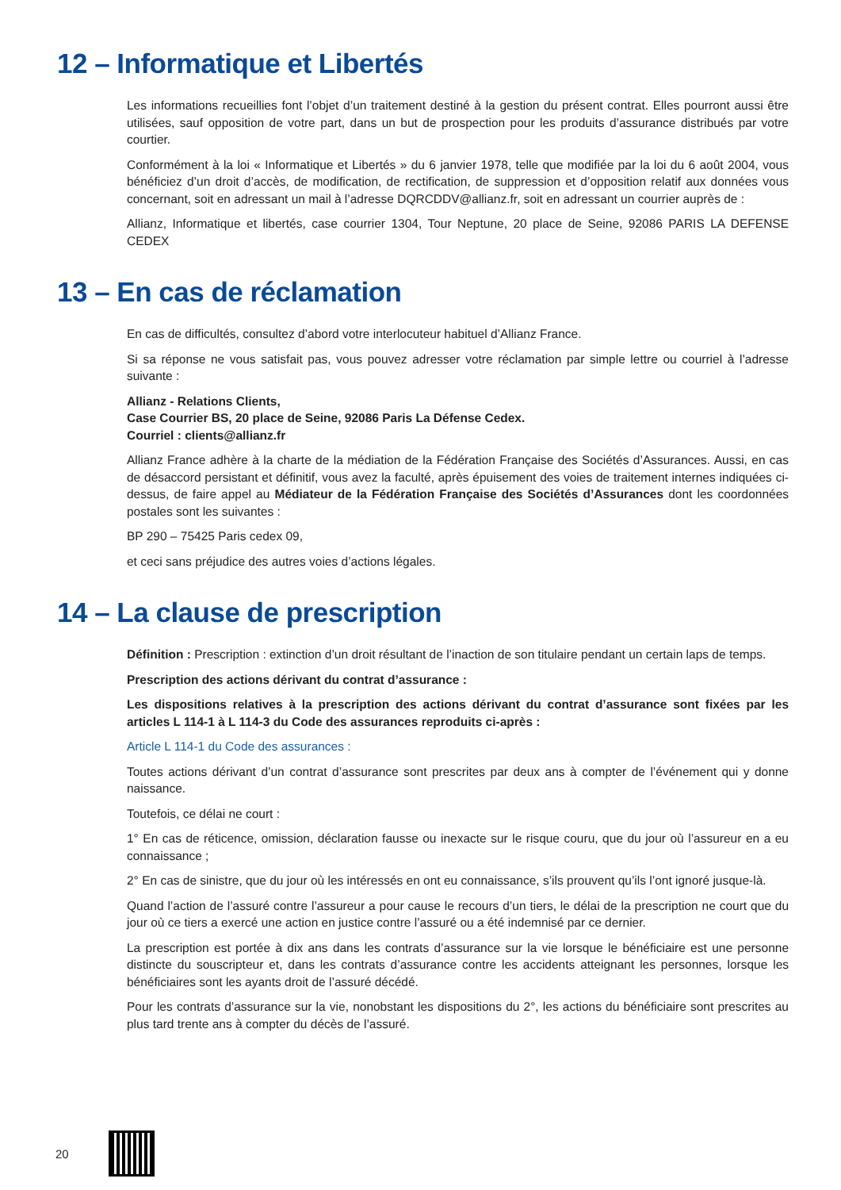12 – Informatique et Libertés
Les informations recueillies font l’objet d’un traitement destiné à la gestion du présent contrat. Elles pourront aussi être utilisées, sauf opposition de votre part, dans un but de prospection pour les produits d’assurance distribués par votre courtier.
Conformément à la loi « Informatique et Libertés » du 6 janvier 1978, telle que modifiée par la loi du 6 août 2004, vous bénéficiez d’un droit d’accès, de modification, de rectification, de suppression et d’opposition relatif aux données vous concernant, soit en adressant un mail à l’adresse DQRCDDV@allianz.fr, soit en adressant un courrier auprès de :
Allianz, Informatique et libertés, case courrier 1304, Tour Neptune, 20 place de Seine, 92086 PARIS LA DEFENSE CEDEX
13 – En cas de réclamation
En cas de difficultés, consultez d’abord votre interlocuteur habituel d’Allianz France.
Si sa réponse ne vous satisfait pas, vous pouvez adresser votre réclamation par simple lettre ou courriel à l’adresse suivante :
Allianz - Relations Clients,
Case Courrier BS, 20 place de Seine, 92086 Paris La Défense Cedex.
Courriel : clients@allianz.fr
Allianz France adhère à la charte de la médiation de la Fédération Française des Sociétés d’Assurances. Aussi, en cas de désaccord persistant et définitif, vous avez la faculté, après épuisement des voies de traitement internes indiquées ci-dessus, de faire appel au Médiateur de la Fédération Française des Sociétés d’Assurances dont les coordonnées postales sont les suivantes :
BP 290 – 75425 Paris cedex 09,
et ceci sans préjudice des autres voies d’actions légales.
14 – La clause de prescription
Définition : Prescription : extinction d’un droit résultant de l’inaction de son titulaire pendant un certain laps de temps.
Prescription des actions dérivant du contrat d’assurance :
Les dispositions relatives à la prescription des actions dérivant du contrat d’assurance sont fixées par les articles L 114-1 à L 114-3 du Code des assurances reproduits ci-après :
Article L 114-1 du Code des assurances :
Toutes actions dérivant d’un contrat d’assurance sont prescrites par deux ans à compter de l’événement qui y donne naissance.
Toutefois, ce délai ne court :
1° En cas de réticence, omission, déclaration fausse ou inexacte sur le risque couru, que du jour où l’assureur en a eu connaissance ;
2° En cas de sinistre, que du jour où les intéressés en ont eu connaissance, s’ils prouvent qu’ils l’ont ignoré jusque-là.
Quand l’action de l’assuré contre l’assureur a pour cause le recours d’un tiers, le délai de la prescription ne court que du jour où ce tiers a exercé une action en justice contre l’assuré ou a été indemnisé par ce dernier.
La prescription est portée à dix ans dans les contrats d’assurance sur la vie lorsque le bénéficiaire est une personne distincte du souscripteur et, dans les contrats d’assurance contre les accidents atteignant les personnes, lorsque les bénéficiaires sont les ayants droit de l’assuré décédé.
Pour les contrats d’assurance sur la vie, nonobstant les dispositions du 2°, les actions du bénéficiaire sont prescrites au plus tard trente ans à compter du décès de l’assuré.
20